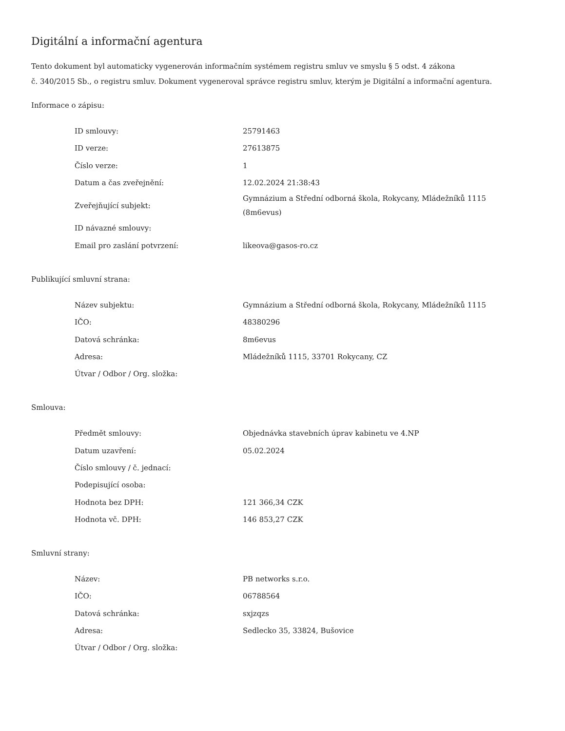Digitální a informační agentura
Tento dokument byl automaticky vygenerován informačním systémem registru smluv ve smyslu § 5 odst. 4 zákona
č. 340/2015 Sb., o registru smluv. Dokument vygeneroval správce registru smluv, kterým je Digitální a informační agentura.
Informace o zápisu:
| ID smlouvy: | 25791463 |
| ID verze: | 27613875 |
| Číslo verze: | 1 |
| Datum a čas zveřejnění: | 12.02.2024 21:38:43 |
| Zveřejňující subjekt: | Gymnázium a Střední odborná škola, Rokycany, Mládežníků 1115 (8m6evus) |
| ID návazné smlouvy: | |
| Email pro zaslání potvrzení: | likeova@gasos-ro.cz |
Publikující smluvní strana:
| Název subjektu: | Gymnázium a Střední odborná škola, Rokycany, Mládežníků 1115 |
| IČO: | 48380296 |
| Datová schránka: | 8m6evus |
| Adresa: | Mládežníků 1115, 33701 Rokycany, CZ |
| Útvar / Odbor / Org. složka: | |
Smlouva:
| Předmět smlouvy: | Objednávka stavebních úprav kabinetu ve 4.NP |
| Datum uzavření: | 05.02.2024 |
| Číslo smlouvy / č. jednací: | |
| Podepisující osoba: | |
| Hodnota bez DPH: | 121 366,34 CZK |
| Hodnota vč. DPH: | 146 853,27 CZK |
Smluvní strany:
| Název: | PB networks s.r.o. |
| IČO: | 06788564 |
| Datová schránka: | sxjzqzs |
| Adresa: | Sedlecko 35, 33824, Bušovice |
| Útvar / Odbor / Org. složka: | |